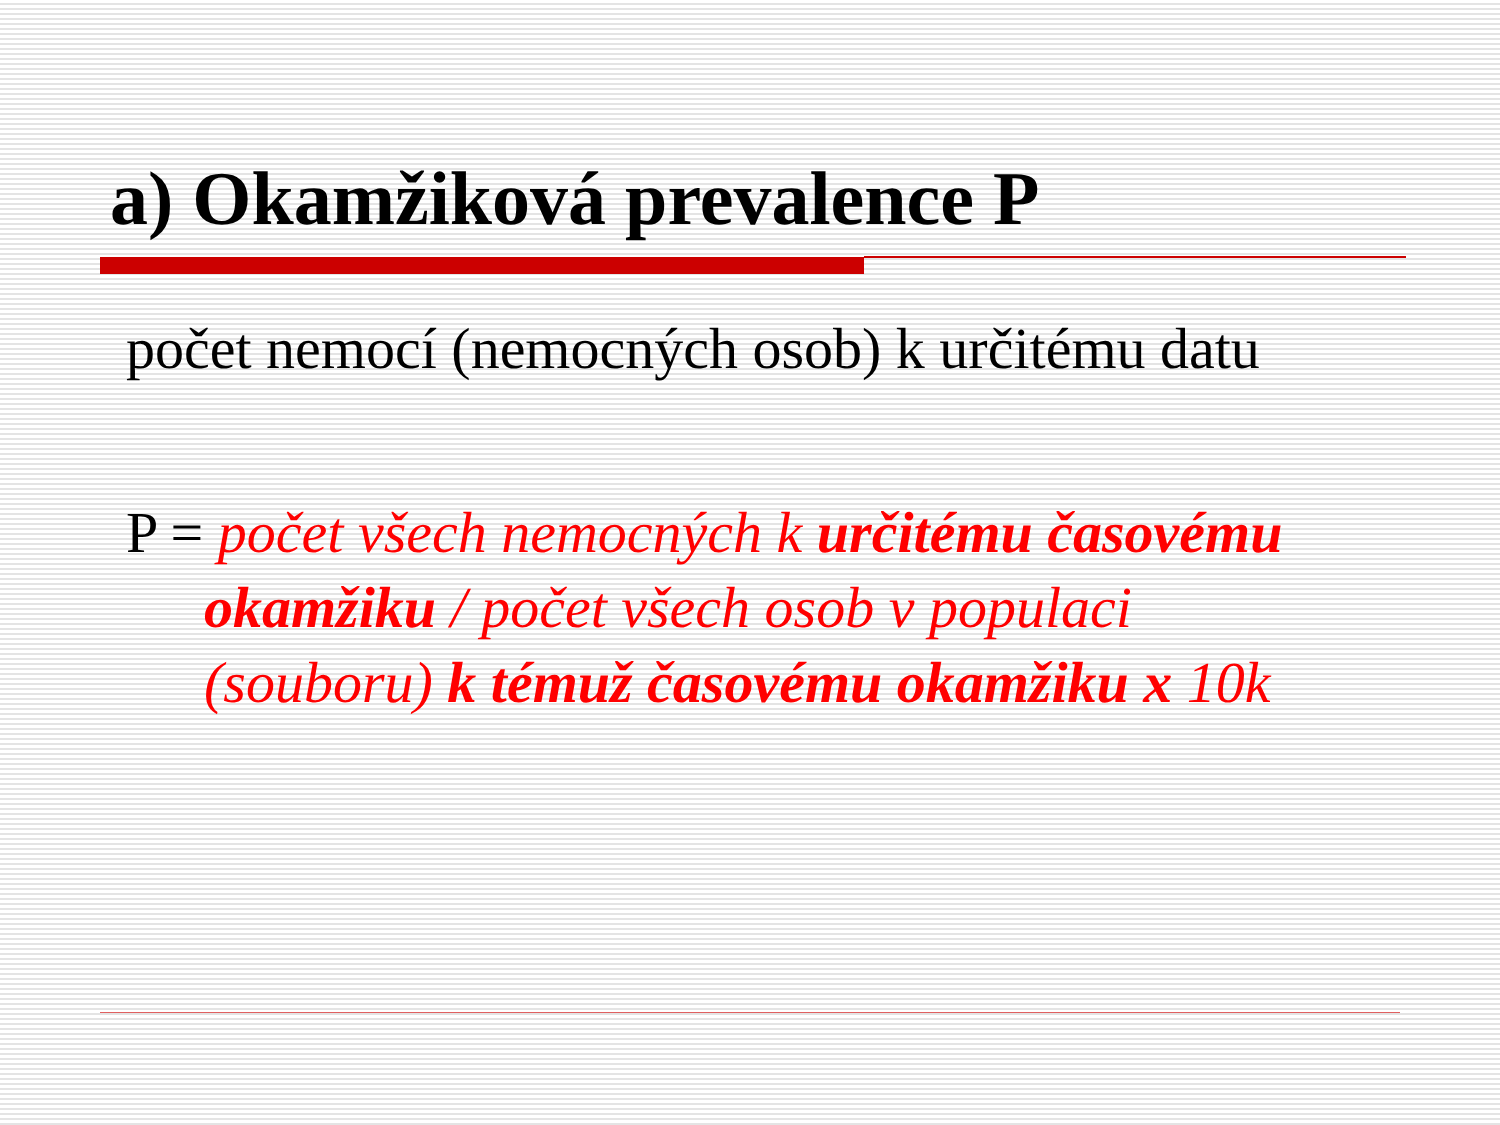a) Okamžiková prevalence P
počet nemocí (nemocných osob) k určitému datu
P = počet všech nemocných k určitému časovému okamžiku / počet všech osob v populaci (souboru) k témuž časovému okamžiku x 10k